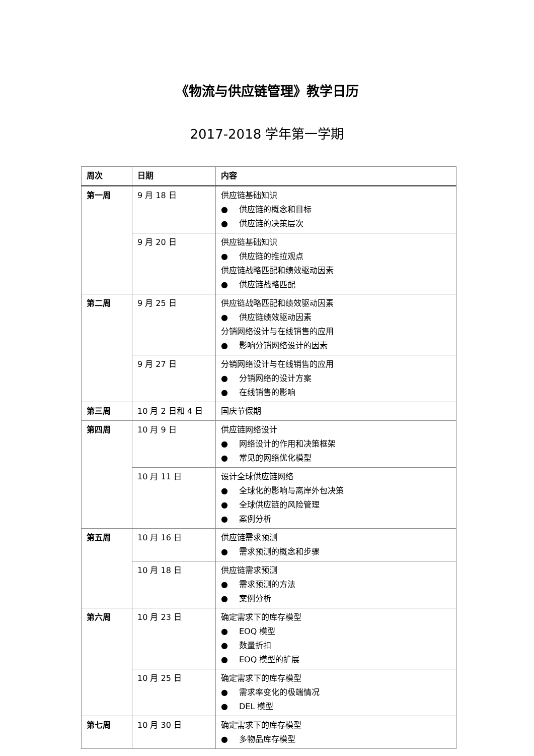《物流与供应链管理》教学日历
2017-2018 学年第一学期
| 周次 | 日期 | 内容 |
| --- | --- | --- |
| 第一周 | 9 月 18 日 | 供应链基础知识 ● 供应链的概念和目标 ● 供应链的决策层次 |
| | 9 月 20 日 | 供应链基础知识 ● 供应链的推拉观点 供应链战略匹配和绩效驱动因素 ● 供应链战略匹配 |
| 第二周 | 9 月 25 日 | 供应链战略匹配和绩效驱动因素 ● 供应链绩效驱动因素 分销网络设计与在线销售的应用 ● 影响分销网络设计的因素 |
| | 9 月 27 日 | 分销网络设计与在线销售的应用 ● 分销网络的设计方案 ● 在线销售的影响 |
| 第三周 | 10 月 2 日和 4 日 | 国庆节假期 |
| 第四周 | 10 月 9 日 | 供应链网络设计 ● 网络设计的作用和决策框架 ● 常见的网络优化模型 |
| | 10 月 11 日 | 设计全球供应链网络 ● 全球化的影响与离岸外包决策 ● 全球供应链的风险管理 ● 案例分析 |
| 第五周 | 10 月 16 日 | 供应链需求预测 ● 需求预测的概念和步骤 |
| | 10 月 18 日 | 供应链需求预测 ● 需求预测的方法 ● 案例分析 |
| 第六周 | 10 月 23 日 | 确定需求下的库存模型 ● EOQ 模型 ● 数量折扣 ● EOQ 模型的扩展 |
| | 10 月 25 日 | 确定需求下的库存模型 ● 需求率变化的极端情况 ● DEL 模型 |
| 第七周 | 10 月 30 日 | 确定需求下的库存模型 ● 多物品库存模型 |